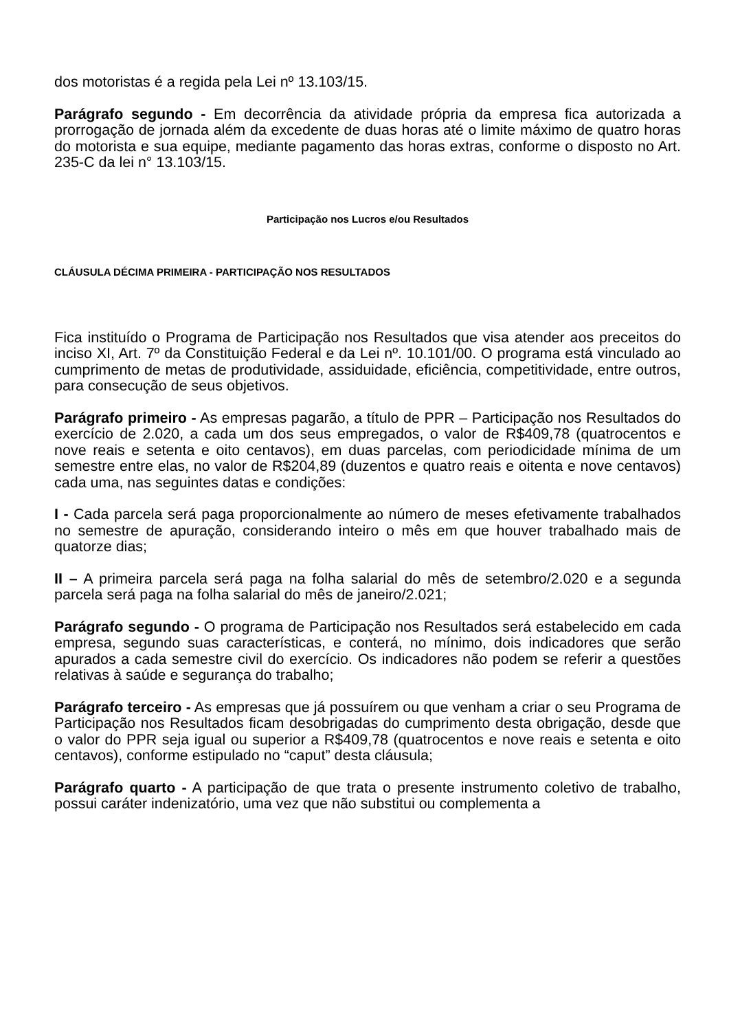dos motoristas é a regida pela Lei nº 13.103/15.
Parágrafo segundo - Em decorrência da atividade própria da empresa fica autorizada a prorrogação de jornada além da excedente de duas horas até o limite máximo de quatro horas do motorista e sua equipe, mediante pagamento das horas extras, conforme o disposto no Art. 235-C da lei n° 13.103/15.
Participação nos Lucros e/ou Resultados
CLÁUSULA DÉCIMA PRIMEIRA - PARTICIPAÇÃO NOS RESULTADOS
Fica instituído o Programa de Participação nos Resultados que visa atender aos preceitos do inciso XI, Art. 7º da Constituição Federal e da Lei nº. 10.101/00. O programa está vinculado ao cumprimento de metas de produtividade, assiduidade, eficiência, competitividade, entre outros, para consecução de seus objetivos.
Parágrafo primeiro - As empresas pagarão, a título de PPR – Participação nos Resultados do exercício de 2.020, a cada um dos seus empregados, o valor de R$409,78 (quatrocentos e nove reais e setenta e oito centavos), em duas parcelas, com periodicidade mínima de um semestre entre elas, no valor de R$204,89 (duzentos e quatro reais e oitenta e nove centavos) cada uma, nas seguintes datas e condições:
I - Cada parcela será paga proporcionalmente ao número de meses efetivamente trabalhados no semestre de apuração, considerando inteiro o mês em que houver trabalhado mais de quatorze dias;
II – A primeira parcela será paga na folha salarial do mês de setembro/2.020 e a segunda parcela será paga na folha salarial do mês de janeiro/2.021;
Parágrafo segundo - O programa de Participação nos Resultados será estabelecido em cada empresa, segundo suas características, e conterá, no mínimo, dois indicadores que serão apurados a cada semestre civil do exercício. Os indicadores não podem se referir a questões relativas à saúde e segurança do trabalho;
Parágrafo terceiro - As empresas que já possuírem ou que venham a criar o seu Programa de Participação nos Resultados ficam desobrigadas do cumprimento desta obrigação, desde que o valor do PPR seja igual ou superior a R$409,78 (quatrocentos e nove reais e setenta e oito centavos), conforme estipulado no “caput” desta cláusula;
Parágrafo quarto - A participação de que trata o presente instrumento coletivo de trabalho, possui caráter indenizatório, uma vez que não substitui ou complementa a